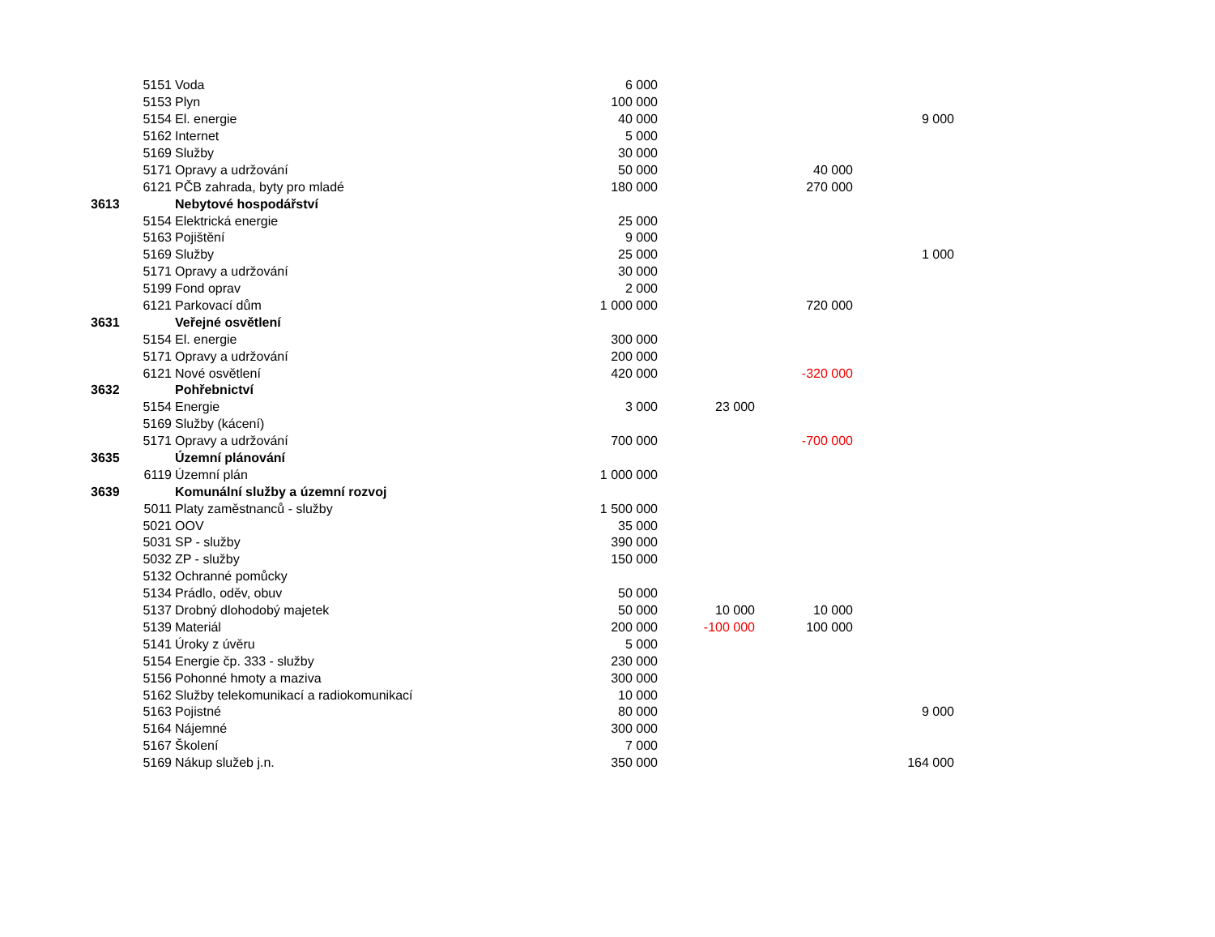| | 5151 | Voda | 6 000 | | | |
| | 5153 | Plyn | 100 000 | | | |
| | 5154 | El. energie | 40 000 | | | 9 000 |
| | 5162 | Internet | 5 000 | | | |
| | 5169 | Služby | 30 000 | | | |
| | 5171 | Opravy a udržování | 50 000 | | 40 000 | |
| | 6121 | PČB zahrada, byty pro mladé | 180 000 | | 270 000 | |
| 3613 | | Nebytové hospodářství | | | | |
| | 5154 | Elektrická energie | 25 000 | | | |
| | 5163 | Pojištění | 9 000 | | | |
| | 5169 | Služby | 25 000 | | | 1 000 |
| | 5171 | Opravy a udržování | 30 000 | | | |
| | 5199 | Fond oprav | 2 000 | | | |
| | 6121 | Parkovací dům | 1 000 000 | | 720 000 | |
| 3631 | | Veřejné osvětlení | | | | |
| | 5154 | El. energie | 300 000 | | | |
| | 5171 | Opravy a udržování | 200 000 | | | |
| | 6121 | Nové osvětlení | 420 000 | | -320 000 | |
| 3632 | | Pohřebnictví | | | | |
| | 5154 | Energie | 3 000 | 23 000 | | |
| | 5169 | Služby (kácení) | | | | |
| | 5171 | Opravy a udržování | 700 000 | | -700 000 | |
| 3635 | | Územní plánování | | | | |
| | 6119 | Územní plán | 1 000 000 | | | |
| 3639 | | Komunální služby a územní rozvoj | | | | |
| | 5011 | Platy zaměstnanců - služby | 1 500 000 | | | |
| | 5021 | OOV | 35 000 | | | |
| | 5031 | SP - služby | 390 000 | | | |
| | 5032 | ZP - služby | 150 000 | | | |
| | 5132 | Ochranné pomůcky | | | | |
| | 5134 | Prádlo, oděv, obuv | 50 000 | | | |
| | 5137 | Drobný dlohodobý majetek | 50 000 | 10 000 | 10 000 | |
| | 5139 | Materiál | 200 000 | -100 000 | 100 000 | |
| | 5141 | Úroky z úvěru | 5 000 | | | |
| | 5154 | Energie čp. 333 - služby | 230 000 | | | |
| | 5156 | Pohonné hmoty a maziva | 300 000 | | | |
| | 5162 | Služby telekomunikací a radiokomunikací | 10 000 | | | |
| | 5163 | Pojistné | 80 000 | | | 9 000 |
| | 5164 | Nájemné | 300 000 | | | |
| | 5167 | Školení | 7 000 | | | |
| | 5169 | Nákup služeb j.n. | 350 000 | | | 164 000 |